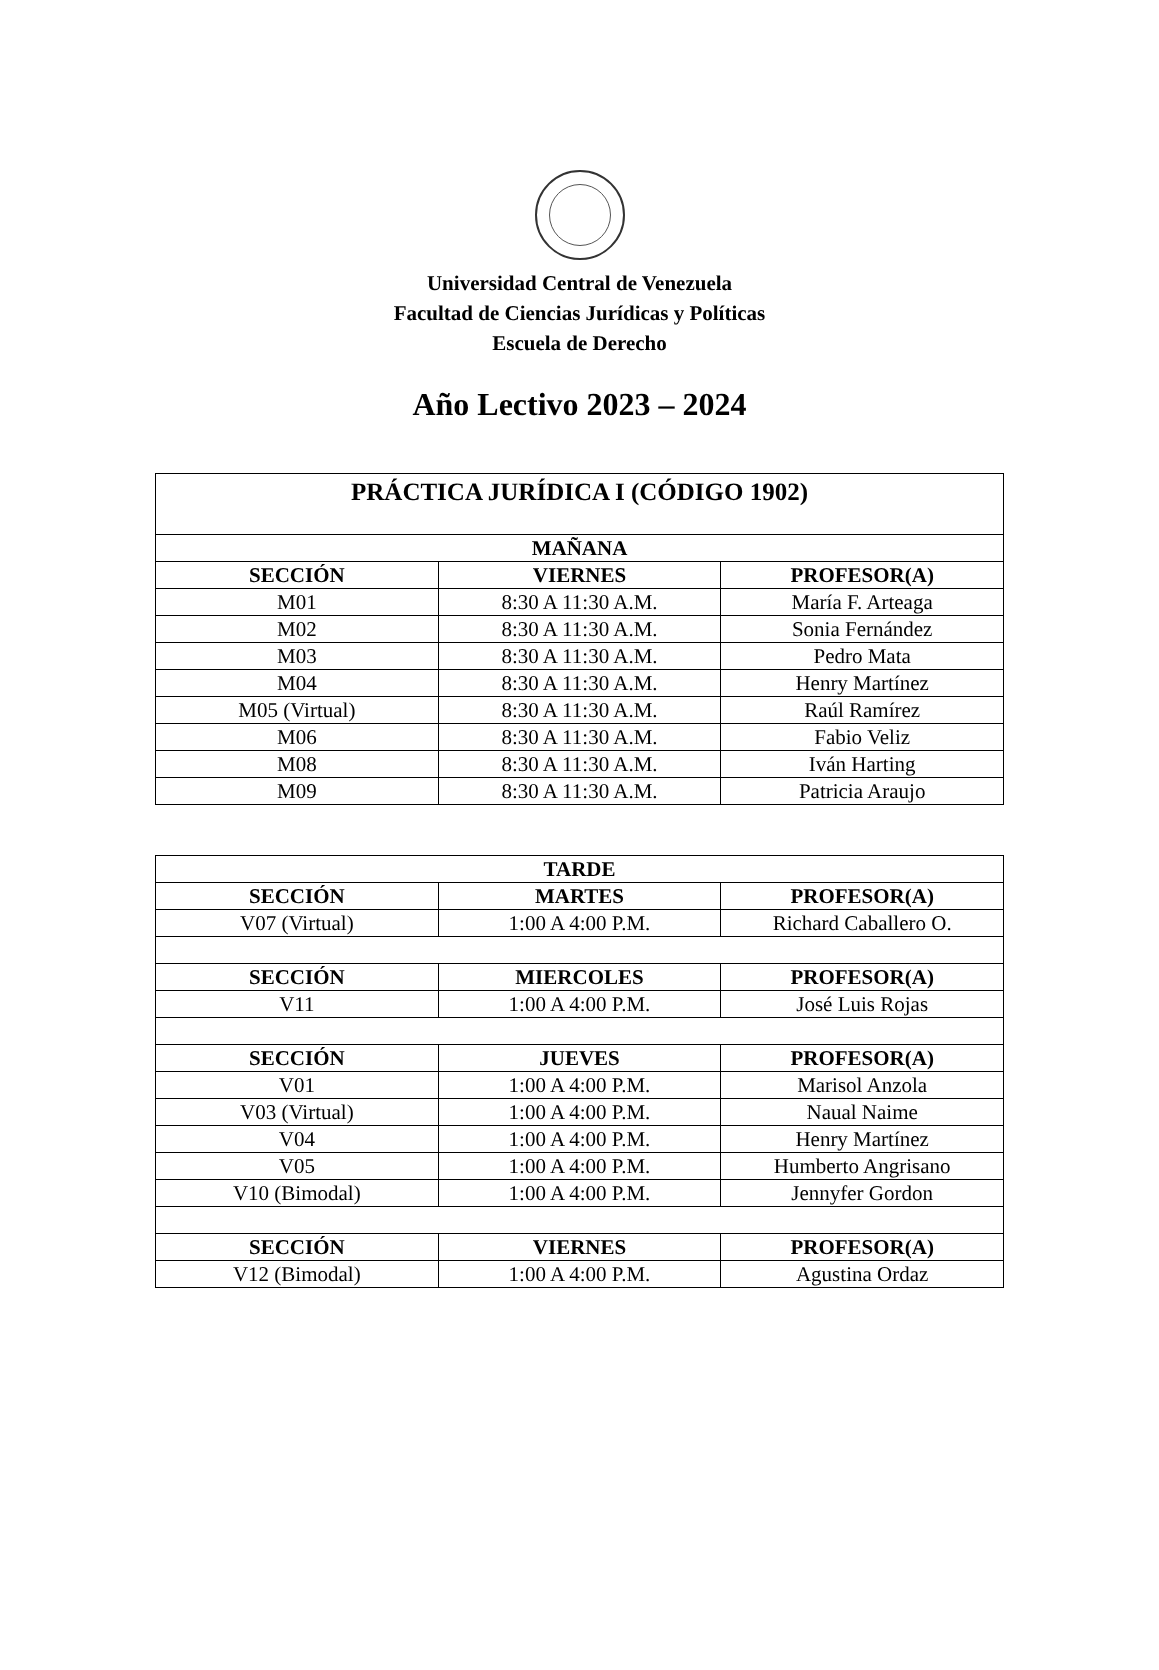Universidad Central de Venezuela
Facultad de Ciencias Jurídicas y Políticas
Escuela de Derecho
Año Lectivo 2023 – 2024
| PRÁCTICA JURÍDICA I (CÓDIGO 1902) | | |
| --- | --- | --- |
| MAÑANA | | |
| SECCIÓN | VIERNES | PROFESOR(A) |
| M01 | 8:30 A 11:30 A.M. | María F. Arteaga |
| M02 | 8:30 A 11:30 A.M. | Sonia Fernández |
| M03 | 8:30 A 11:30 A.M. | Pedro Mata |
| M04 | 8:30 A 11:30 A.M. | Henry Martínez |
| M05 (Virtual) | 8:30 A 11:30 A.M. | Raúl Ramírez |
| M06 | 8:30 A 11:30 A.M. | Fabio Veliz |
| M08 | 8:30 A 11:30 A.M. | Iván Harting |
| M09 | 8:30 A 11:30 A.M. | Patricia Araujo |
| TARDE | | |
| --- | --- | --- |
| SECCIÓN | MARTES | PROFESOR(A) |
| V07 (Virtual) | 1:00 A 4:00 P.M. | Richard Caballero O. |
| SECCIÓN | MIERCOLES | PROFESOR(A) |
| V11 | 1:00 A 4:00 P.M. | José Luis Rojas |
| SECCIÓN | JUEVES | PROFESOR(A) |
| V01 | 1:00 A 4:00 P.M. | Marisol Anzola |
| V03 (Virtual) | 1:00 A 4:00 P.M. | Naual Naime |
| V04 | 1:00 A 4:00 P.M. | Henry Martínez |
| V05 | 1:00 A 4:00 P.M. | Humberto Angrisano |
| V10 (Bimodal) | 1:00 A 4:00 P.M. | Jennyfer Gordon |
| SECCIÓN | VIERNES | PROFESOR(A) |
| V12 (Bimodal) | 1:00 A 4:00 P.M. | Agustina Ordaz |